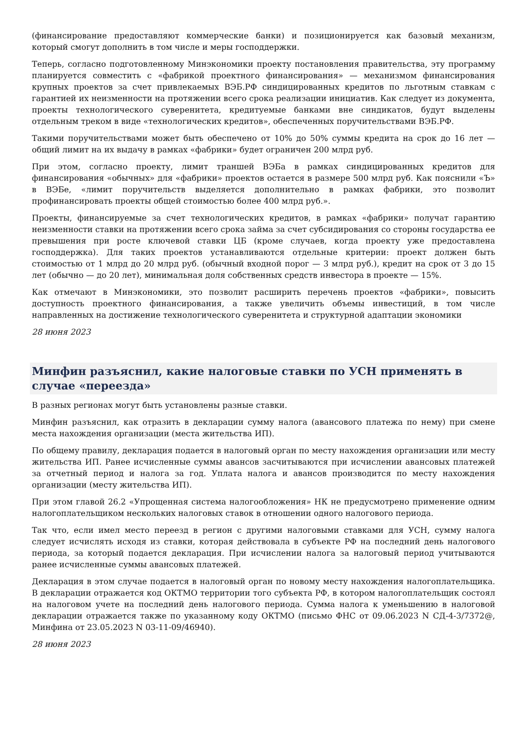(финансирование предоставляют коммерческие банки) и позиционируется как базовый механизм, который смогут дополнить в том числе и меры господдержки.
Теперь, согласно подготовленному Минэкономики проекту постановления правительства, эту программу планируется совместить с «фабрикой проектного финансирования» — механизмом финансирования крупных проектов за счет привлекаемых ВЭБ.РФ синдицированных кредитов по льготным ставкам с гарантией их неизменности на протяжении всего срока реализации инициатив. Как следует из документа, проекты технологического суверенитета, кредитуемые банками вне синдикатов, будут выделены отдельным треком в виде «технологических кредитов», обеспеченных поручительствами ВЭБ.РФ.
Такими поручительствами может быть обеспечено от 10% до 50% суммы кредита на срок до 16 лет — общий лимит на их выдачу в рамках «фабрики» будет ограничен 200 млрд руб.
При этом, согласно проекту, лимит траншей ВЭБа в рамках синдицированных кредитов для финансирования «обычных» для «фабрики» проектов остается в размере 500 млрд руб. Как пояснили «Ъ» в ВЭБе, «лимит поручительств выделяется дополнительно в рамках фабрики, это позволит профинансировать проекты общей стоимостью более 400 млрд руб.».
Проекты, финансируемые за счет технологических кредитов, в рамках «фабрики» получат гарантию неизменности ставки на протяжении всего срока займа за счет субсидирования со стороны государства ее превышения при росте ключевой ставки ЦБ (кроме случаев, когда проекту уже предоставлена господдержка). Для таких проектов устанавливаются отдельные критерии: проект должен быть стоимостью от 1 млрд до 20 млрд руб. (обычный входной порог — 3 млрд руб.), кредит на срок от 3 до 15 лет (обычно — до 20 лет), минимальная доля собственных средств инвестора в проекте — 15%.
Как отмечают в Минэкономики, это позволит расширить перечень проектов «фабрики», повысить доступность проектного финансирования, а также увеличить объемы инвестиций, в том числе направленных на достижение технологического суверенитета и структурной адаптации экономики
28 июня 2023
Минфин разъяснил, какие налоговые ставки по УСН применять в случае «переезда»
В разных регионах могут быть установлены разные ставки.
Минфин разъяснил, как отразить в декларации сумму налога (авансового платежа по нему) при смене места нахождения организации (места жительства ИП).
По общему правилу, декларация подается в налоговый орган по месту нахождения организации или месту жительства ИП. Ранее исчисленные суммы авансов засчитываются при исчислении авансовых платежей за отчетный период и налога за год. Уплата налога и авансов производится по месту нахождения организации (месту жительства ИП).
При этом главой 26.2 «Упрощенная система налогообложения» НК не предусмотрено применение одним налогоплательщиком нескольких налоговых ставок в отношении одного налогового периода.
Так что, если имел место переезд в регион с другими налоговыми ставками для УСН, сумму налога следует исчислять исходя из ставки, которая действовала в субъекте РФ на последний день налогового периода, за который подается декларация. При исчислении налога за налоговый период учитываются ранее исчисленные суммы авансовых платежей.
Декларация в этом случае подается в налоговый орган по новому месту нахождения налогоплательщика. В декларации отражается код ОКТМО территории того субъекта РФ, в котором налогоплательщик состоял на налоговом учете на последний день налогового периода. Сумма налога к уменьшению в налоговой декларации отражается также по указанному коду ОКТМО (письмо ФНС от 09.06.2023 N СД-4-3/7372@, Минфина от 23.05.2023 N 03-11-09/46940).
28 июня 2023